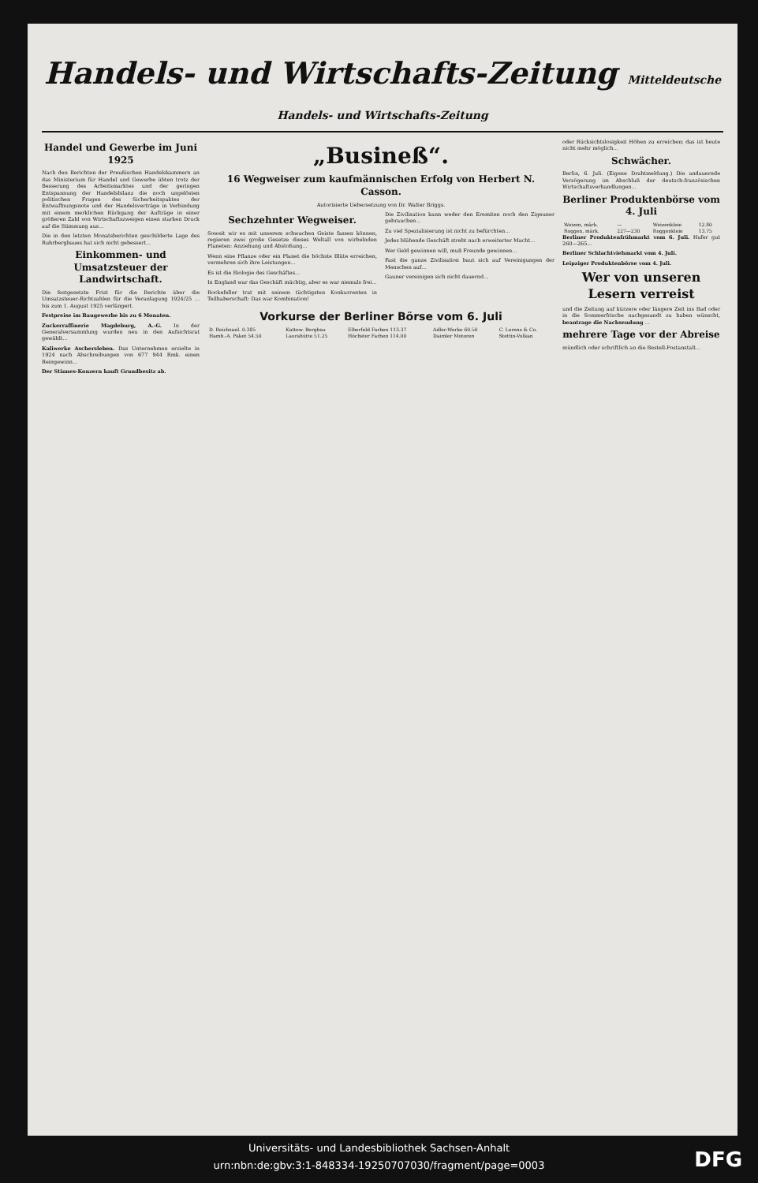Handels- und Wirtschafts-Zeitung Mitteldeutsche Handels- und Wirtschafts-Zeitung
Handel und Gewerbe im Juni 1925
Nach den Berichten der Preußischen Handelskammern an das Ministerium für Handel und Gewerbe übten trotz der Besserung des Arbeitsmarktes und der geringen Entspannung der Handelsbilanz die noch ungelösten politischen Fragen des Sicherheitspaktes der Entwaffnungsnote und der Handelsverträge in Verbindung mit einem merklichen Rückgang der Aufträge in einer größeren Zahl von Wirtschaftszweigen einen starken Druck auf die Stimmung aus...
Die in den letzten Monatsberichten geschilderte Lage des Ruhrbergbaues hat sich nicht gebessert...
Einkommen- und Umsatzsteuer der Landwirtschaft.
Die festgesetzte Frist für die Berichte über die Umsatzsteuer-Richtzahlen für die Veranlagung 1924/25 ... bis zum 1. August 1925 verlängert.
Festpreise im Baugewerbe bis zu 6 Monaten.
Zuckerraffinerie Magdeburg, A.-G. In der Generalversammlung wurden neu in den Aufsichtsrat gewählt...
Kaliwerke Aschersleben. Das Unternehmen erzielte in 1924 nach Abschreibungen von 677 944 Rmk. einen Reingewinn...
Der Stinnes-Konzern kauft Grundbesitz ab.
„Busineß“.
16 Wegweiser zum kaufmännischen Erfolg von Herbert N. Casson.
Autorisierte Uebersetzung von Dr. Walter Briggs.
Sechzehnter Wegweiser.
Soweit wir es mit unserem schwachen Geiste fassen können, regieren zwei große Gesetze dieses Weltall von wirbelnden Planeten: Anziehung und Abstoßung...
Wenn eine Pflanze oder ein Planet die höchste Blüte erreichen, vermehren sich ihre Leistungen...
Es ist die Biologie des Geschäftes...
In England war das Geschäft mächtig, aber es war niemals frei...
Rockefeller trat mit seinem tüchtigsten Konkurrenten in Teilhaberschaft: Das war Kombination!
Die Zivilisation kann weder den Eremiten noch den Zigeuner gebrauchen...
Zu viel Spezialisierung ist nicht zu befürchten...
Jedes blühende Geschäft strebt nach erweiterter Macht...
Wer Geld gewinnen will, muß Freunde gewinnen...
Fast die ganze Zivilisation baut sich auf Vereinigungen der Menschen auf...
Gauner vereinigen sich nicht dauernd...
Vorkurse der Berliner Börse vom 6. Juli
| D. Reichsanl. 0.385 | Kattow. Bergbau | Elberfeld Farben 113.37 | Adler-Werke 60.50 | C. Lorenz & Co. |
| Hamb.-A. Paket 54.50 | Laurahütte 51.25 | Höchster Farben 114.00 | Daimler Motoren | Stettin-Vulkan |
oder Rücksichtslosigkeit Höhen zu erreichen; das ist heute nicht mehr möglich...
Schwächer.
Berlin, 6. Juli. (Eigene Drahtmeldung.) Die andauernde Verzögerung im Abschluß der deutsch-französischen Wirtschaftsverhandlungen...
Berliner Produktenbörse vom 4. Juli
| Weizen, märk. | — | Weizenkleie | 12.80 |
| Roggen, märk. | 227—230 | Roggenkleie | 13.75 |
Berliner Produktenfrühmarkt vom 6. Juli. Hafer gut 260—265...
Berliner Schlachtviehmarkt vom 4. Juli.
Leipziger Produktenbörse vom 4. Juli.
Wer von unseren Lesern verreist
und die Zeitung auf kürzere oder längere Zeit ins Bad oder in die Sommerfrische nachgesandt zu haben wünscht, beantrage die Nachsendung ...
mehrere Tage vor der Abreise
mündlich oder schriftlich an die Bestell-Postanstalt...
Universitäts- und Landesbibliothek Sachsen-Anhalt
urn:nbn:de:gbv:3:1-848334-19250707030/fragment/page=0003
DFG